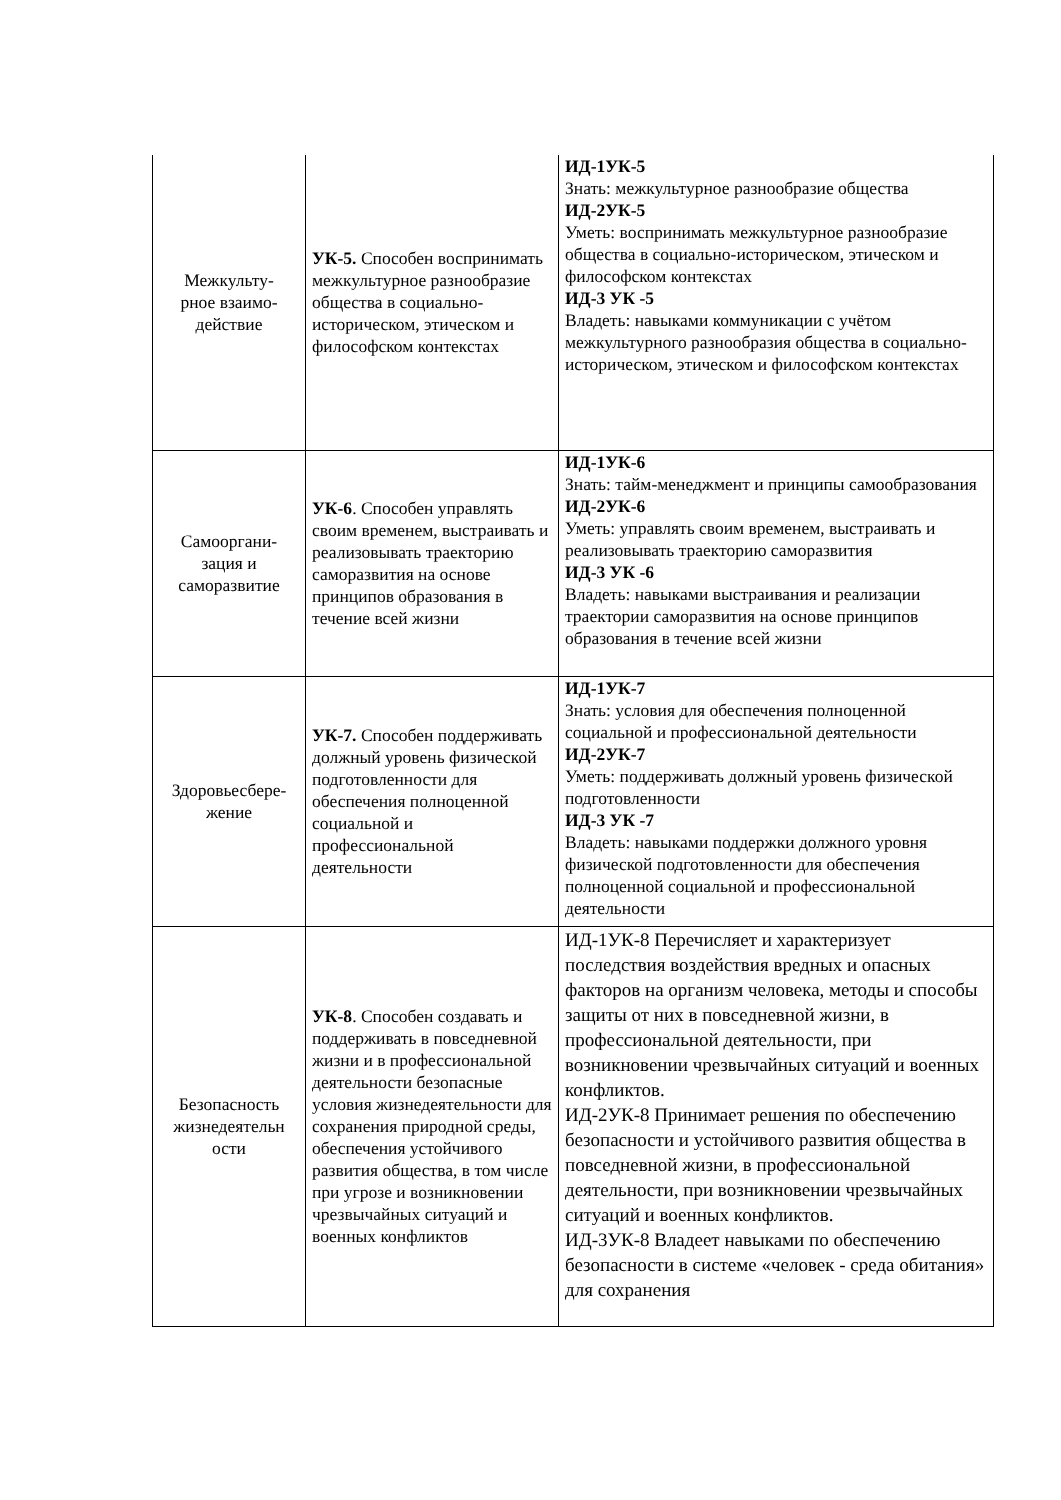| Межкульту- рное взаимо- действие | УК-5. Способен воспринимать межкультурное разнообразие общества в социально-историческом, этическом и философском контекстах | ИД-1УК-5 Знать: межкультурное разнообразие общества ИД-2УК-5 Уметь: воспринимать межкультурное разнообразие общества в социально-историческом, этическом и философском контекстах ИД-3 УК -5 Владеть: навыками коммуникации с учётом межкультурного разнообразия общества в социально-историческом, этическом и философском контекстах |
| Самооргани- зация и саморазвитие | УК-6 . Способен управлять своим временем, выстраивать и реализовывать траекторию саморазвития на основе принципов образования в течение всей жизни | ИД-1УК-6 Знать: тайм-менеджмент и принципы самообразования ИД-2УК-6 Уметь: управлять своим временем, выстраивать и реализовывать траекторию саморазвития ИД-3 УК -6 Владеть: навыками выстраивания и реализации траектории саморазвития на основе принципов образования в течение всей жизни |
| Здоровьесбере- жение | УК-7. Способен поддерживать должный уровень физической подготовленности для обеспечения полноценной социальной и профессиональной деятельности | ИД-1УК-7 Знать: условия для обеспечения полноценной социальной и профессиональной деятельности ИД-2УК-7 Уметь: поддерживать должный уровень физической подготовленности ИД-3 УК -7 Владеть: навыками поддержки должного уровня физической подготовленности для обеспечения полноценной социальной и профессиональной деятельности |
| Безопасность жизнедеятельн ости | УК-8 . Способен создавать и поддерживать в повседневной жизни и в профессиональной деятельности безопасные условия жизнедеятельности для сохранения природной среды, обеспечения устойчивого развития общества, в том числе при угрозе и возникновении чрезвычайных ситуаций и военных конфликтов | ИД-1УК-8 Перечисляет и характеризует последствия воздействия вредных и опасных факторов на организм человека, методы и способы защиты от них в повседневной жизни, в профессиональной деятельности, при возникновении чрезвычайных ситуаций и военных конфликтов. ИД-2УК-8 Принимает решения по обеспечению безопасности и устойчивого развития общества в повседневной жизни, в профессиональной деятельности, при возникновении чрезвычайных ситуаций и военных конфликтов. ИД-3УК-8 Владеет навыками по обеспечению безопасности в системе «человек - среда обитания» для сохранения |